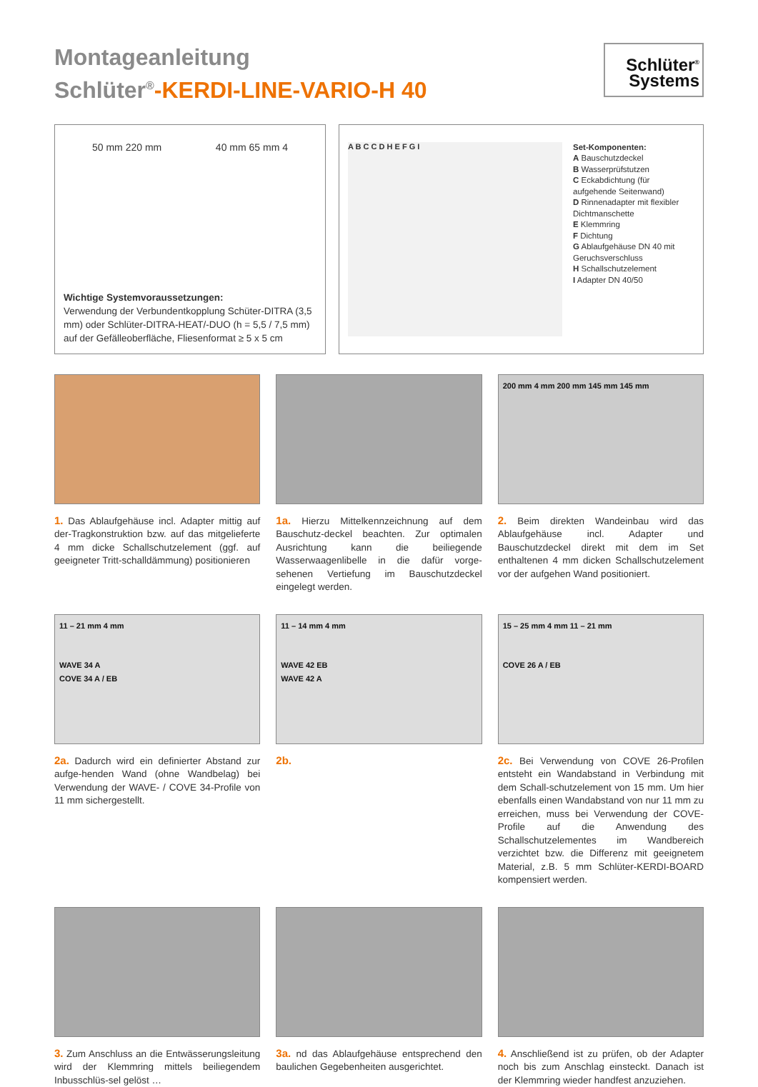Montageanleitung
Schlüter<sup>®</sup>-KERDI-LINE-VARIO-H 40
Schlüter<sup>®</sup>
Systems
50 mm 220 mm 40 mm 65 mm 4
Wichtige Systemvoraussetzungen:
Verwendung der Verbundentkopplung Schüter-DITRA (3,5 mm) oder Schlüter-DITRA-HEAT/-DUO (h = 5,5 / 7,5 mm) auf der Gefälleoberfläche, Fliesenformat ≥ 5 x 5 cm
A B C C D H E F G I
Set-Komponenten:
A Bauschutzdeckel
B Wasserprüfstutzen
C Eckabdichtung (für aufgehende Seitenwand)
D Rinnenadapter mit flexibler Dichtmanschette
E Klemmring
F Dichtung
G Ablaufgehäuse DN 40 mit Geruchsverschluss
H Schallschutzelement
I Adapter DN 40/50
1. Das Ablaufgehäuse incl. Adapter mittig auf der-Tragkonstruktion bzw. auf das mitgelieferte 4 mm dicke Schallschutzelement (ggf. auf geeigneter Tritt-schalldämmung) positionieren
1a. Hierzu Mittelkennzeichnung auf dem Bauschutz-deckel beachten. Zur optimalen Ausrichtung kann die beiliegende Wasserwaagenlibelle in die dafür vorge-sehenen Vertiefung im Bauschutzdeckel eingelegt werden.
200 mm 4 mm 200 mm 145 mm 145 mm
2. Beim direkten Wandeinbau wird das Ablaufgehäuse incl. Adapter und Bauschutzdeckel direkt mit dem im Set enthaltenen 4 mm dicken Schallschutzelement vor der aufgehen Wand positioniert.
11 – 21 mm 4 mm
WAVE 34 A
COVE 34 A / EB
2a. Dadurch wird ein definierter Abstand zur aufge-henden Wand (ohne Wandbelag) bei Verwendung der WAVE- / COVE 34-Profile von 11 mm sichergestellt.
11 – 14 mm 4 mm
WAVE 42 EB
WAVE 42 A
2b.
15 – 25 mm 4 mm 11 – 21 mm
COVE 26 A / EB
2c. Bei Verwendung von COVE 26-Profilen entsteht ein Wandabstand in Verbindung mit dem Schall-schutzelement von 15 mm. Um hier ebenfalls einen Wandabstand von nur 11 mm zu erreichen, muss bei Verwendung der COVE-Profile auf die Anwendung des Schallschutzelementes im Wandbereich verzichtet bzw. die Differenz mit geeignetem Material, z.B. 5 mm Schlüter-KERDI-BOARD kompensiert werden.
3. Zum Anschluss an die Entwässerungsleitung wird der Klemmring mittels beiliegendem Inbusschlüs-sel gelöst …
3a. nd das Ablaufgehäuse entsprechend den baulichen Gegebenheiten ausgerichtet.
4. Anschließend ist zu prüfen, ob der Adapter noch bis zum Anschlag einsteckt. Danach ist der Klemmring wieder handfest anzuziehen.